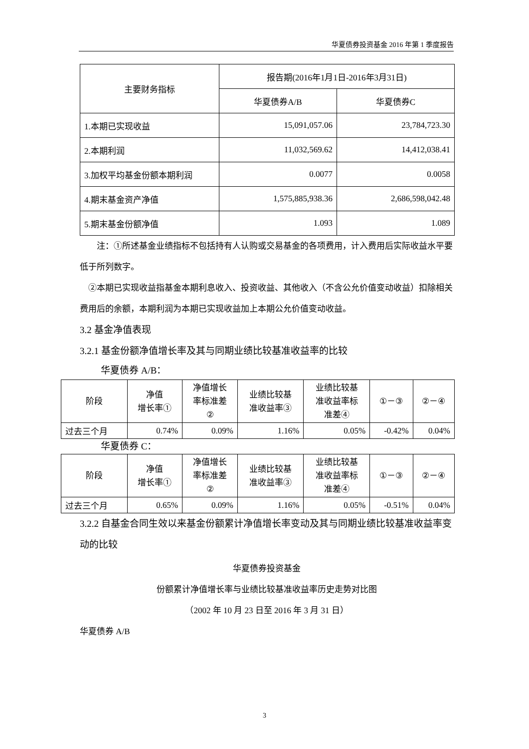华夏债券投资基金 2016 年第 1 季度报告
| 主要财务指标 | 报告期(2016年1月1日-2016年3月31日) | |
| --- | --- | --- |
| | 华夏债券A/B | 华夏债券C |
| 1.本期已实现收益 | 15,091,057.06 | 23,784,723.30 |
| 2.本期利润 | 11,032,569.62 | 14,412,038.41 |
| 3.加权平均基金份额本期利润 | 0.0077 | 0.0058 |
| 4.期末基金资产净值 | 1,575,885,938.36 | 2,686,598,042.48 |
| 5.期末基金份额净值 | 1.093 | 1.089 |
注：①所述基金业绩指标不包括持有人认购或交易基金的各项费用，计入费用后实际收益水平要低于所列数字。
②本期已实现收益指基金本期利息收入、投资收益、其他收入（不含公允价值变动收益）扣除相关费用后的余额，本期利润为本期已实现收益加上本期公允价值变动收益。
3.2 基金净值表现
3.2.1 基金份额净值增长率及其与同期业绩比较基准收益率的比较
华夏债券 A/B：
| 阶段 | 净值 增长率① | 净值增长 率标准差 ② | 业绩比较基 准收益率③ | 业绩比较基 准收益率标 准差④ | ①－③ | ②－④ |
| --- | --- | --- | --- | --- | --- | --- |
| 过去三个月 | 0.74% | 0.09% | 1.16% | 0.05% | -0.42% | 0.04% |
华夏债券 C：
| 阶段 | 净值 增长率① | 净值增长 率标准差 ② | 业绩比较基 准收益率③ | 业绩比较基 准收益率标 准差④ | ①－③ | ②－④ |
| --- | --- | --- | --- | --- | --- | --- |
| 过去三个月 | 0.65% | 0.09% | 1.16% | 0.05% | -0.51% | 0.04% |
3.2.2 自基金合同生效以来基金份额累计净值增长率变动及其与同期业绩比较基准收益率变动的比较
华夏债券投资基金
份额累计净值增长率与业绩比较基准收益率历史走势对比图
（2002 年 10 月 23 日至 2016 年 3 月 31 日）
华夏债券 A/B
3